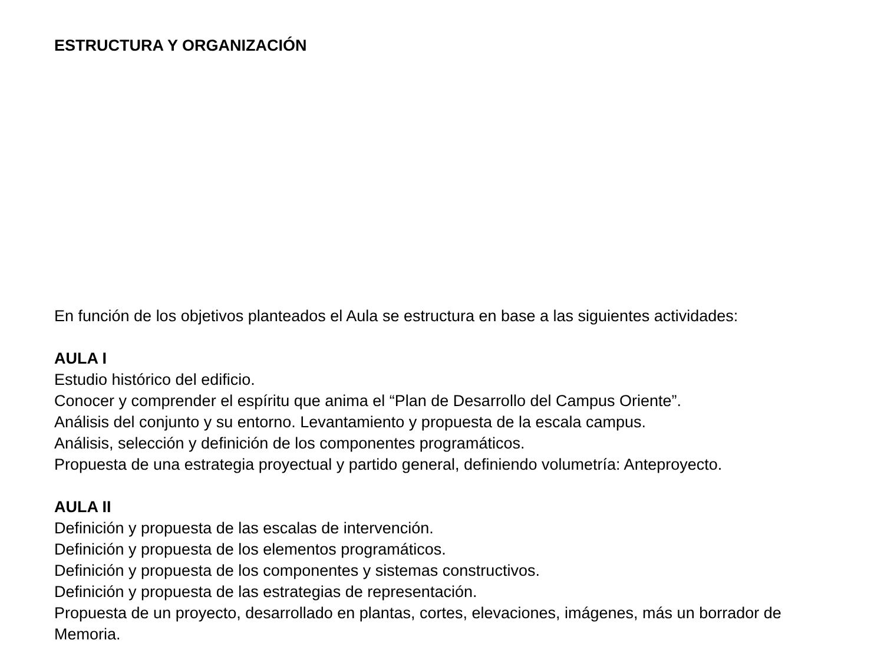ESTRUCTURA Y ORGANIZACIÓN
En función de los objetivos planteados el Aula se estructura en base a las siguientes actividades:
AULA I
Estudio histórico del edificio.
Conocer y comprender el espíritu que anima el “Plan de Desarrollo del Campus Oriente”.
Análisis del conjunto y su entorno. Levantamiento y propuesta de la escala campus.
Análisis, selección y definición de los componentes programáticos.
Propuesta de una estrategia proyectual y partido general, definiendo volumetría: Anteproyecto.
AULA II
Definición y propuesta de las escalas de intervención.
Definición y propuesta de los elementos programáticos.
Definición y propuesta de los componentes y sistemas constructivos.
Definición y propuesta de las estrategias de representación.
Propuesta de un proyecto, desarrollado en plantas, cortes, elevaciones, imágenes, más un borrador de Memoria.